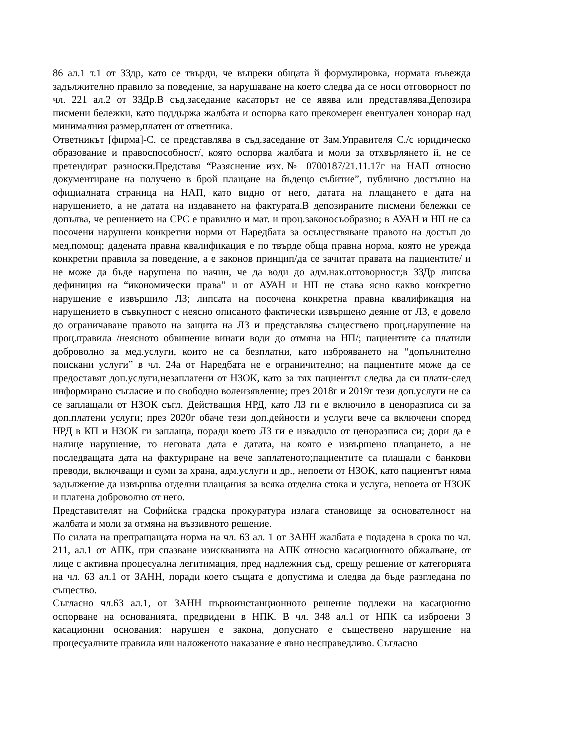86 ал.1 т.1 от ЗЗдр, като се твърди, че въпреки общата й формулировка, нормата въвежда задължително правило за поведение, за нарушаване на което следва да се носи отговорност по чл. 221 ал.2 от ЗЗДр.В съд.заседание касаторът не се явява или представлява.Депозира писмени бележки, като поддържа жалбата и оспорва като прекомерен евентуален хонорар над минималния размер,платен от ответника.
Ответникът [фирма]-С. се представлява в съд.заседание от Зам.Управителя С./с юридическо образование и правоспособност/, която оспорва жалбата и моли за отхвърлянето й, не се претендират разноски.Представя “Разяснение изх.№ 0700187/21.11.17г на НАП относно документиране на получено в брой плащане на бъдещо събитие”, публично достъпно на официалната страница на НАП, като видно от него, датата на плащането е дата на нарушението, а не датата на издаването на фактурата.В депозираните писмени бележки се допълва, че решението на СРС е правилно и мат. и проц.законосъобразно; в АУАН и НП не са посочени нарушени конкретни норми от Наредбата за осъществяване правото на достъп до мед.помощ; дадената правна квалификация е по твърде обща правна норма, която не урежда конкретни правила за поведение, а е законов принцип/да се зачитат правата на пациентите/ и не може да бъде нарушена по начин, че да води до адм.нак.отговорност;в ЗЗДр липсва дефиниция на “икономически права” и от АУАН и НП не става ясно какво конкретно нарушение е извършило ЛЗ; липсата на посочена конкретна правна квалификация на нарушението в съвкупност с неясно описаното фактически извършено деяние от ЛЗ, е довело до ограничаване правото на защита на ЛЗ и представлява съществено проц.нарушение на проц.правила /неясното обвинение винаги води до отмяна на НП/; пациентите са платили доброволно за мед.услуги, които не са безплатни, като изброяването на “допълнително поискани услуги” в чл. 24а от Наредбата не е ограничително; на пациентите може да се предоставят доп.услуги,незаплатени от НЗОК, като за тях пациентът следва да си плати-след информирано съгласие и по свободно волеизявление; през 2018г и 2019г тези доп.услуги не са се заплащали от НЗОК съгл. Действащия НРД, като ЛЗ ги е включило в ценоразписа си за доп.платени услуги; през 2020г обаче тези доп.дейности и услуги вече са включени според НРД в КП и НЗОК ги заплаща, поради което ЛЗ ги е извадило от ценоразписа си; дори да е налице нарушение, то неговата дата е датата, на която е извършено плащането, а не последващата дата на фактуриране на вече заплатеното;пациентите са плащали с банкови преводи, включващи и суми за храна, адм.услуги и др., непоети от НЗОК, като пациентът няма задължение да извършва отделни плащания за всяка отделна стока и услуга, непоета от НЗОК и платена доброволно от него.
Представителят на Софийска градска прокуратура излага становище за основателност на жалбата и моли за отмяна на въззивното решение.
По силата на препращащата норма на чл. 63 ал. 1 от ЗАНН жалбата е подадена в срока по чл. 211, ал.1 от АПК, при спазване изискванията на АПК относно касационното обжалване, от лице с активна процесуална легитимация, пред надлежния съд, срещу решение от категорията на чл. 63 ал.1 от ЗАНН, поради което същата е допустима и следва да бъде разгледана по същество.
Съгласно чл.63 ал.1, от ЗАНН първоинстанционното решение подлежи на касационно оспорване на основанията, предвидени в НПК. В чл. 348 ал.1 от НПК са изброени 3 касационни основания: нарушен е закона, допуснато е съществено нарушение на процесуалните правила или наложеното наказание е явно несправедливо. Съгласно